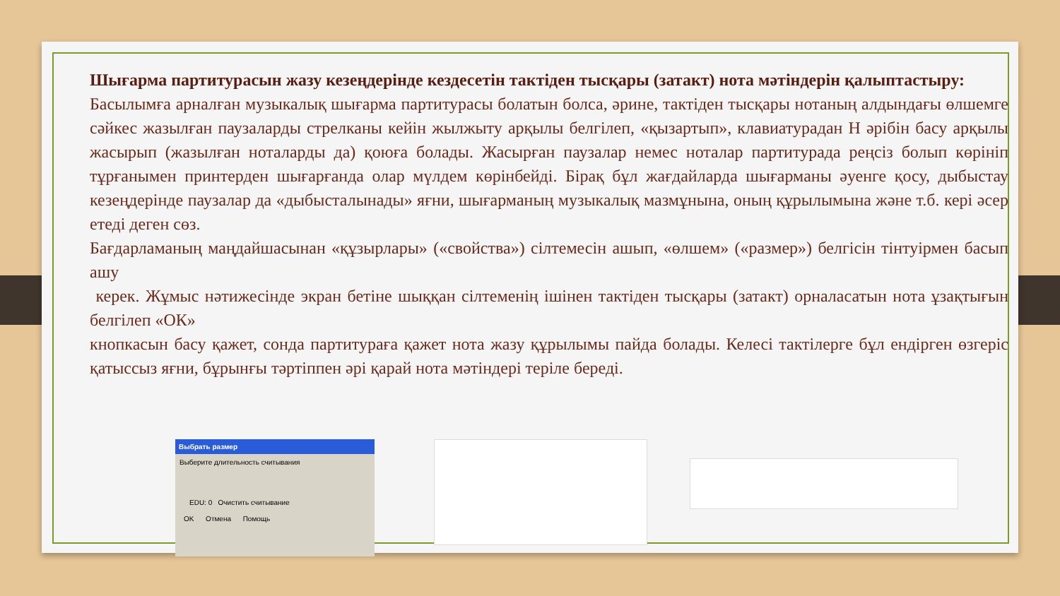Шығарма партитурасын жазу кезеңдерінде кездесетін тактіден тысқары (затакт) нота мәтіндерін қалыптастыру:
Басылымға арналған музыкалық шығарма партитурасы болатын болса, әрине, тактіден тысқары нотаның алдындағы өлшемге сәйкес жазылған паузаларды стрелканы кейін жылжыту арқылы белгілеп, «қызартып», клавиатурадан Н әрібін басу арқылы жасырып (жазылған ноталарды да) қоюға болады. Жасырған паузалар немес ноталар партитурада реңсіз болып көрініп тұрғанымен принтерден шығарғанда олар мүлдем көрінбейді. Бірақ бұл жағдайларда шығарманы әуенге қосу, дыбыстау кезеңдерінде паузалар да «дыбысталынады» яғни, шығарманың музыкалық мазмұнына, оның құрылымына және т.б. кері әсер етеді деген сөз.
Бағдарламаның маңдайшасынан «құзырлары» («свойства») сілтемесін ашып, «өлшем» («размер») белгісін тінтуірмен басып ашу
керек. Жұмыс нәтижесінде экран бетіне шыққан сілтеменің ішінен тактіден тысқары (затакт) орналасатын нота ұзақтығын белгілеп «ОК»
кнопкасын басу қажет, сонда партитураға қажет нота жазу құрылымы пайда болады. Келесі тактілерге бұл ендірген өзгеріс қатыссыз яғни, бұрынғы тәртіппен әрі қарай нота мәтіндері теріле береді.
Выбрать размер
Выберите длительность считывания
EDU: 0 Очистить считывание
OK Отмена Помощь